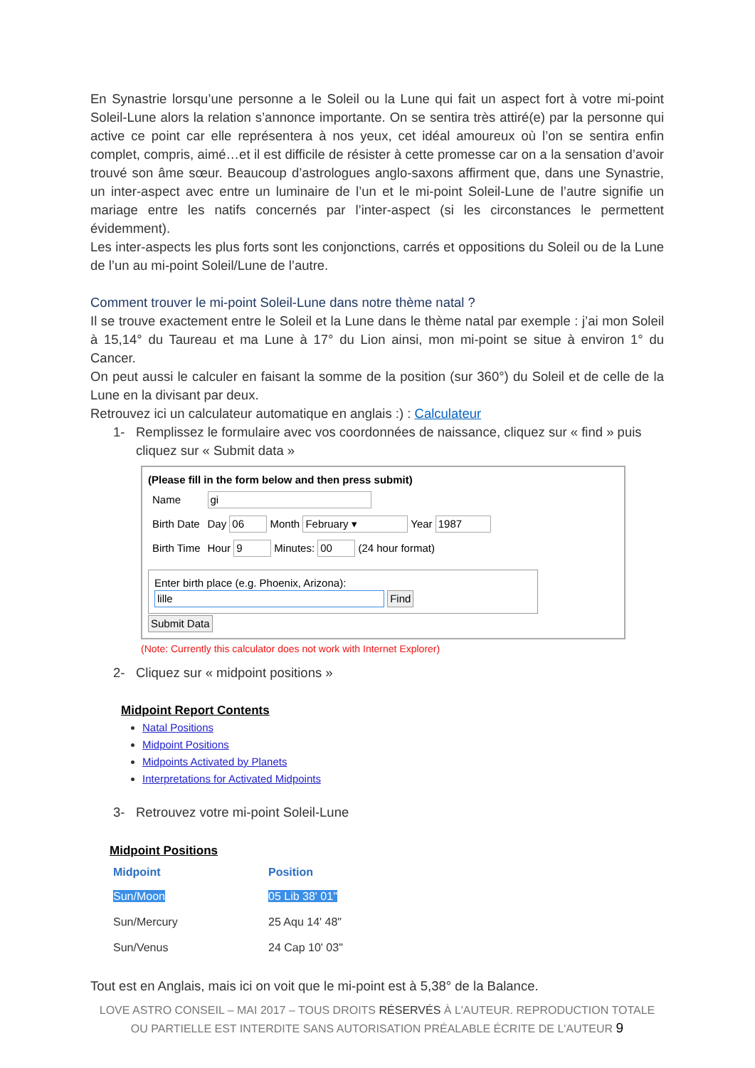En Synastrie lorsqu’une personne a le Soleil ou la Lune qui fait un aspect fort à votre mi-point Soleil-Lune alors la relation s’annonce importante. On se sentira très attiré(e) par la personne qui active ce point car elle représentera à nos yeux, cet idéal amoureux où l’on se sentira enfin complet, compris, aimé…et il est difficile de résister à cette promesse car on a la sensation d’avoir trouvé son âme sœur. Beaucoup d’astrologues anglo-saxons affirment que, dans une Synastrie, un inter-aspect avec entre un luminaire de l’un et le mi-point Soleil-Lune de l’autre signifie un mariage entre les natifs concernés par l’inter-aspect (si les circonstances le permettent évidemment).
Les inter-aspects les plus forts sont les conjonctions, carrés et oppositions du Soleil ou de la Lune de l’un au mi-point Soleil/Lune de l’autre.
Comment trouver le mi-point Soleil-Lune dans notre thème natal ?
Il se trouve exactement entre le Soleil et la Lune dans le thème natal par exemple : j’ai mon Soleil à 15,14° du Taureau et ma Lune à 17° du Lion ainsi, mon mi-point se situe à environ 1° du Cancer.
On peut aussi le calculer en faisant la somme de la position (sur 360°) du Soleil et de celle de la Lune en la divisant par deux.
Retrouvez ici un calculateur automatique en anglais :) : Calculateur
1- Remplissez le formulaire avec vos coordonnées de naissance, cliquez sur « find » puis cliquez sur « Submit data »
(Please fill in the form below and then press submit)
| Name | gi |
| Birth Date | Day 06 Month February ▾ Year 1987 |
| Birth Time | Hour 9 Minutes: 00 (24 hour format) |
Enter birth place (e.g. Phoenix, Arizona):
lille Find
Submit Data
(Note: Currently this calculator does not work with Internet Explorer)
2- Cliquez sur « midpoint positions »
Midpoint Report Contents
Natal Positions
Midpoint Positions
Midpoints Activated by Planets
Interpretations for Activated Midpoints
3- Retrouvez votre mi-point Soleil-Lune
Midpoint Positions
| Midpoint | Position |
| --- | --- |
| Sun/Moon | 05 Lib 38' 01" |
| Sun/Mercury | 25 Aqu 14' 48" |
| Sun/Venus | 24 Cap 10' 03" |
Tout est en Anglais, mais ici on voit que le mi-point est à 5,38° de la Balance.
LOVE ASTRO CONSEIL – MAI 2017 – TOUS DROITS RÉSERVÉS À L'AUTEUR. REPRODUCTION TOTALE OU PARTIELLE EST INTERDITE SANS AUTORISATION PRÉALABLE ÉCRITE DE L'AUTEUR 9